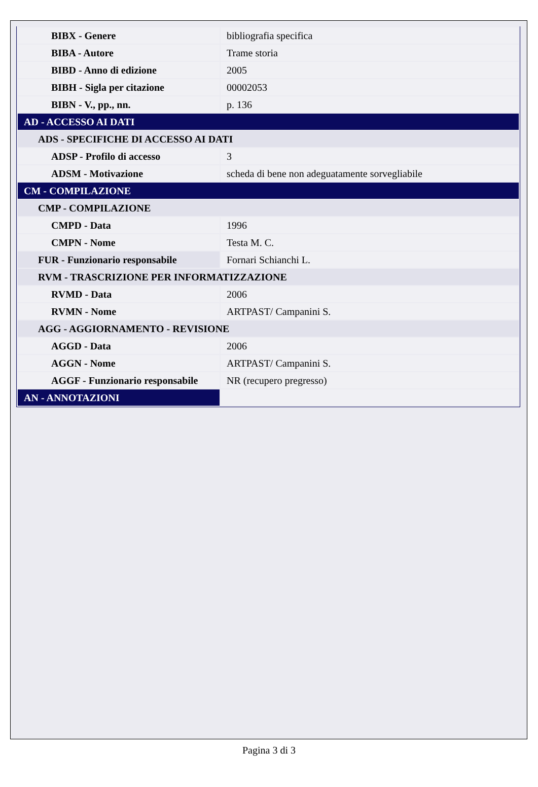| BIBX - Genere | bibliografia specifica |
| BIBA - Autore | Trame storia |
| BIBD - Anno di edizione | 2005 |
| BIBH - Sigla per citazione | 00002053 |
| BIBN - V., pp., nn. | p. 136 |
| AD - ACCESSO AI DATI | |
| ADS - SPECIFICHE DI ACCESSO AI DATI | |
| ADSP - Profilo di accesso | 3 |
| ADSM - Motivazione | scheda di bene non adeguatamente sorvegliabile |
| CM - COMPILAZIONE | |
| CMP - COMPILAZIONE | |
| CMPD - Data | 1996 |
| CMPN - Nome | Testa M. C. |
| FUR - Funzionario responsabile | Fornari Schianchi L. |
| RVM - TRASCRIZIONE PER INFORMATIZZAZIONE | |
| RVMD - Data | 2006 |
| RVMN - Nome | ARTPAST/ Campanini S. |
| AGG - AGGIORNAMENTO - REVISIONE | |
| AGGD - Data | 2006 |
| AGGN - Nome | ARTPAST/ Campanini S. |
| AGGF - Funzionario responsabile | NR (recupero pregresso) |
| AN - ANNOTAZIONI | |
Pagina 3 di 3